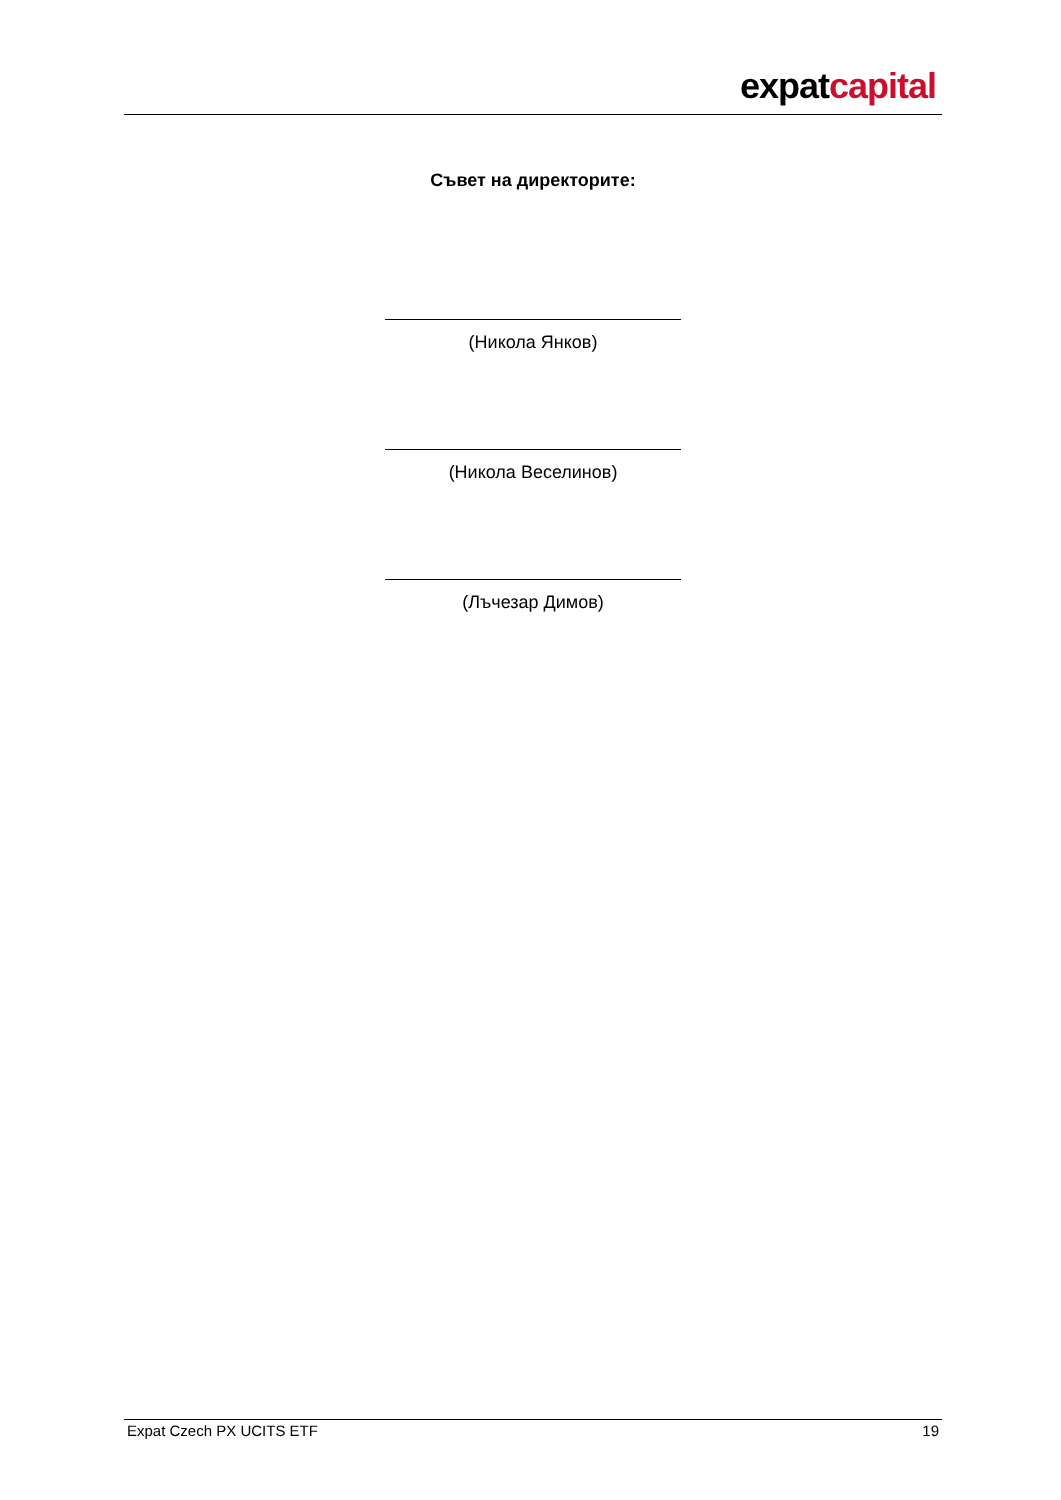expatcapital
Съвет на директорите:
(Никола Янков)
(Никола Веселинов)
(Лъчезар Димов)
Expat Czech PX UCITS ETF 19